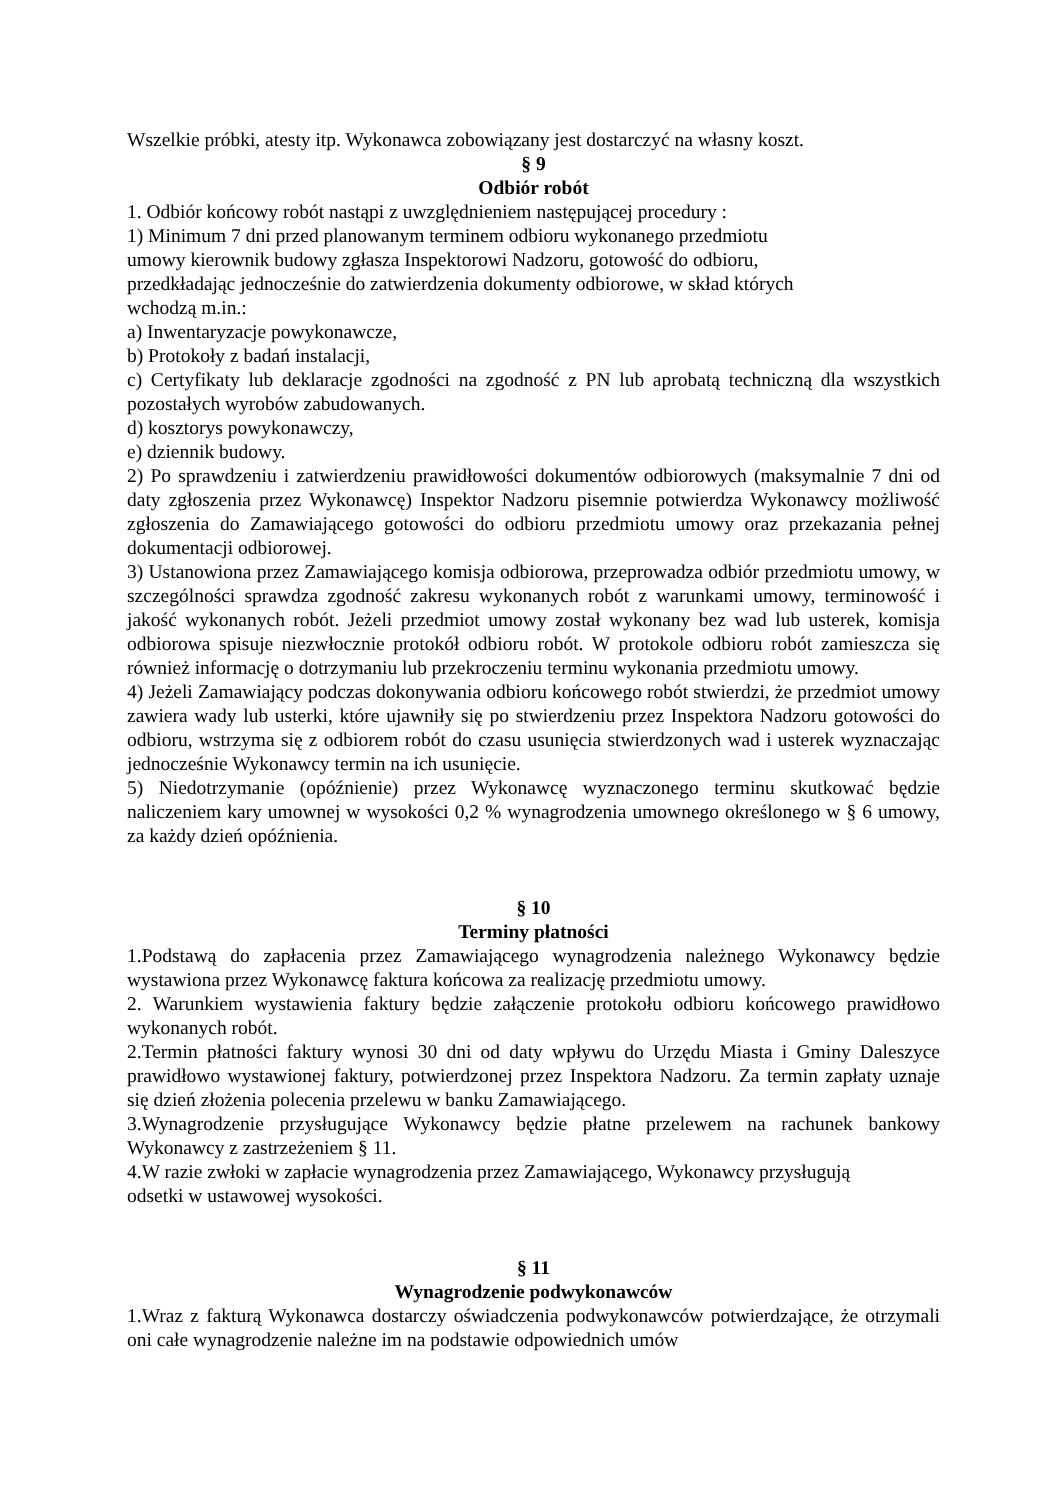Wszelkie próbki, atesty itp. Wykonawca zobowiązany jest dostarczyć na własny koszt.
§ 9
Odbiór robót
1. Odbiór końcowy robót nastąpi z uwzględnieniem następującej procedury :
1) Minimum 7 dni przed planowanym terminem odbioru wykonanego przedmiotu
umowy kierownik budowy zgłasza Inspektorowi Nadzoru, gotowość do odbioru,
przedkładając jednocześnie do zatwierdzenia dokumenty odbiorowe, w skład których
wchodzą m.in.:
a) Inwentaryzacje powykonawcze,
b) Protokoły z badań instalacji,
c) Certyfikaty lub deklaracje zgodności na zgodność z PN lub aprobatą techniczną dla wszystkich pozostałych wyrobów zabudowanych.
d) kosztorys powykonawczy,
e) dziennik budowy.
2) Po sprawdzeniu i zatwierdzeniu prawidłowości dokumentów odbiorowych (maksymalnie 7 dni od daty zgłoszenia przez Wykonawcę) Inspektor Nadzoru pisemnie potwierdza Wykonawcy możliwość zgłoszenia do Zamawiającego gotowości do odbioru przedmiotu umowy oraz przekazania pełnej dokumentacji odbiorowej.
3) Ustanowiona przez Zamawiającego komisja odbiorowa, przeprowadza odbiór przedmiotu umowy, w szczególności sprawdza zgodność zakresu wykonanych robót z warunkami umowy, terminowość i jakość wykonanych robót. Jeżeli przedmiot umowy został wykonany bez wad lub usterek, komisja odbiorowa spisuje niezwłocznie protokół odbioru robót. W protokole odbioru robót zamieszcza się również informację o dotrzymaniu lub przekroczeniu terminu wykonania przedmiotu umowy.
4) Jeżeli Zamawiający podczas dokonywania odbioru końcowego robót stwierdzi, że przedmiot umowy zawiera wady lub usterki, które ujawniły się po stwierdzeniu przez Inspektora Nadzoru gotowości do odbioru, wstrzyma się z odbiorem robót do czasu usunięcia stwierdzonych wad i usterek wyznaczając jednocześnie Wykonawcy termin na ich usunięcie.
5) Niedotrzymanie (opóźnienie) przez Wykonawcę wyznaczonego terminu skutkować będzie naliczeniem kary umownej w wysokości 0,2 % wynagrodzenia umownego określonego w § 6 umowy, za każdy dzień opóźnienia.
§ 10
Terminy płatności
1.Podstawą do zapłacenia przez Zamawiającego wynagrodzenia należnego Wykonawcy będzie wystawiona przez Wykonawcę faktura końcowa za realizację przedmiotu umowy.
2. Warunkiem wystawienia faktury będzie załączenie protokołu odbioru końcowego prawidłowo wykonanych robót.
2.Termin płatności faktury wynosi 30 dni od daty wpływu do Urzędu Miasta i Gminy Daleszyce prawidłowo wystawionej faktury, potwierdzonej przez Inspektora Nadzoru. Za termin zapłaty uznaje się dzień złożenia polecenia przelewu w banku Zamawiającego.
3.Wynagrodzenie przysługujące Wykonawcy będzie płatne przelewem na rachunek bankowy Wykonawcy z zastrzeżeniem § 11.
4.W razie zwłoki w zapłacie wynagrodzenia przez Zamawiającego, Wykonawcy przysługują
odsetki w ustawowej wysokości.
§ 11
Wynagrodzenie podwykonawców
1.Wraz z fakturą Wykonawca dostarczy oświadczenia podwykonawców potwierdzające, że otrzymali oni całe wynagrodzenie należne im na podstawie odpowiednich umów